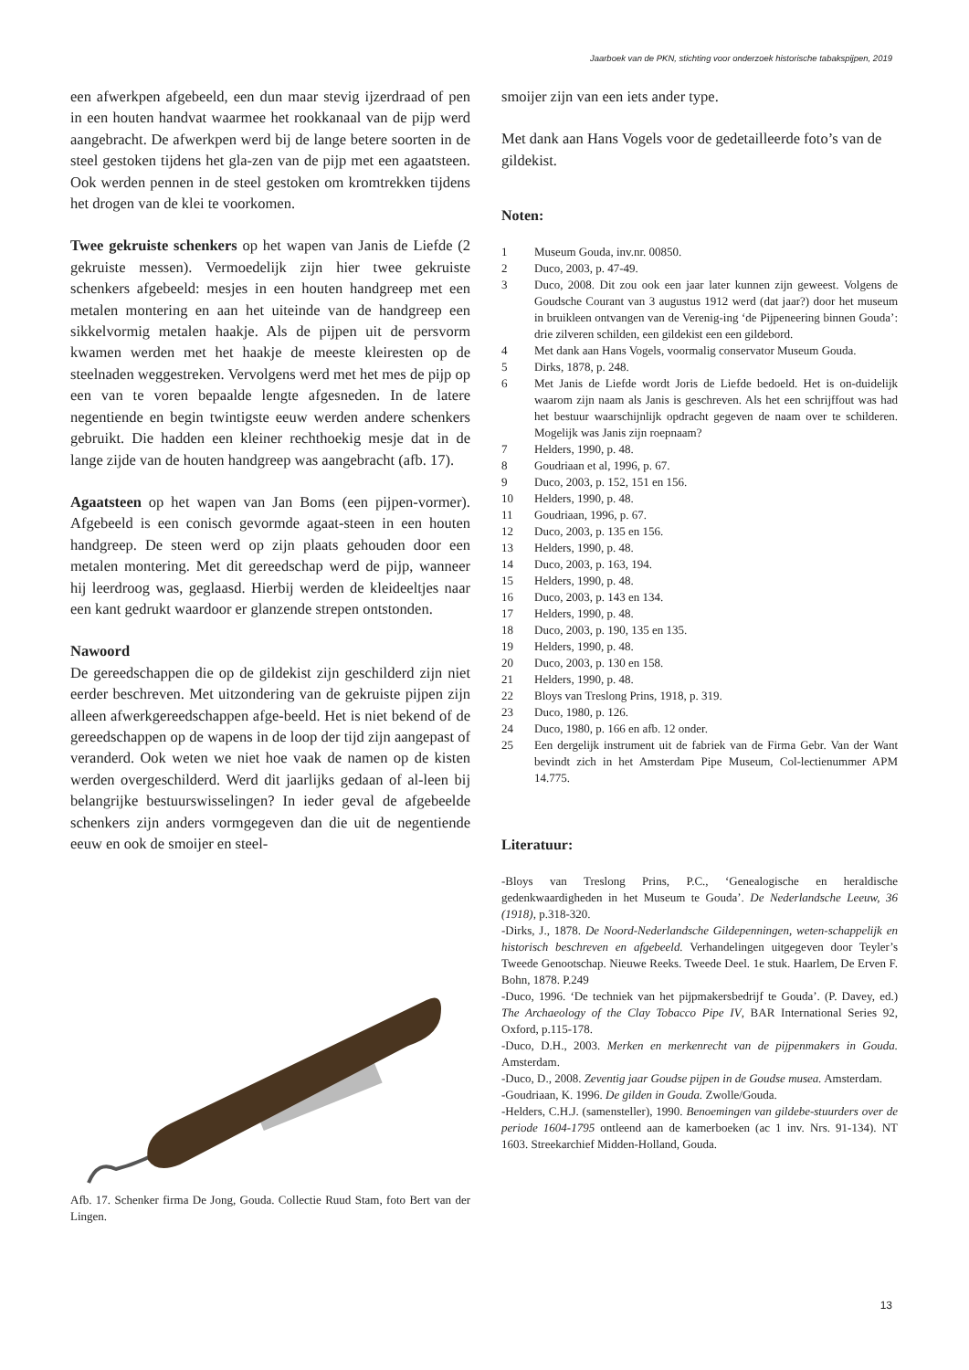Jaarboek van de PKN, stichting voor onderzoek historische tabakspijpen, 2019
een afwerkpen afgebeeld, een dun maar stevig ijzerdraad of pen in een houten handvat waarmee het rookkanaal van de pijp werd aangebracht. De afwerkpen werd bij de lange betere soorten in de steel gestoken tijdens het gla-zen van de pijp met een agaatsteen. Ook werden pennen in de steel gestoken om kromtrekken tijdens het drogen van de klei te voorkomen.
Twee gekruiste schenkers op het wapen van Janis de Liefde (2 gekruiste messen). Vermoedelijk zijn hier twee gekruiste schenkers afgebeeld: mesjes in een houten handgreep met een metalen montering en aan het uiteinde van de handgreep een sikkelvormig metalen haakje. Als de pijpen uit de persvorm kwamen werden met het haakje de meeste kleiresten op de steelnaden weggestreken. Vervolgens werd met het mes de pijp op een van te voren bepaalde lengte afgesneden. In de latere negentiende en begin twintigste eeuw werden andere schenkers gebruikt. Die hadden een kleiner rechthoekig mesje dat in de lange zijde van de houten handgreep was aangebracht (afb. 17).
Agaatsteen op het wapen van Jan Boms (een pijpen-vormer). Afgebeeld is een conisch gevormde agaat-steen in een houten handgreep. De steen werd op zijn plaats gehouden door een metalen montering. Met dit gereedschap werd de pijp, wanneer hij leerdroog was, geglaasd. Hierbij werden de kleideeltjes naar een kant gedrukt waardoor er glanzende strepen ontstonden.
Nawoord
De gereedschappen die op de gildekist zijn geschilderd zijn niet eerder beschreven. Met uitzondering van de gekruiste pijpen zijn alleen afwerkgereedschappen afge-beeld. Het is niet bekend of de gereedschappen op de wapens in de loop der tijd zijn aangepast of veranderd. Ook weten we niet hoe vaak de namen op de kisten werden overgeschilderd. Werd dit jaarlijks gedaan of al-leen bij belangrijke bestuurswisselingen? In ieder geval de afgebeelde schenkers zijn anders vormgegeven dan die uit de negentiende eeuw en ook de smoijer en steel-
Afb. 17. Schenker firma De Jong, Gouda. Collectie Ruud Stam, foto Bert van der Lingen.
smoijer zijn van een iets ander type.
Met dank aan Hans Vogels voor de gedetailleerde foto’s van de gildekist.
Noten:
1 Museum Gouda, inv.nr. 00850.
2 Duco, 2003, p. 47-49.
3 Duco, 2008. Dit zou ook een jaar later kunnen zijn geweest. Volgens de Goudsche Courant van 3 augustus 1912 werd (dat jaar?) door het museum in bruikleen ontvangen van de Verenig-ing ‘de Pijpeneering binnen Gouda’: drie zilveren schilden, een gildekist een een gildebord.
4 Met dank aan Hans Vogels, voormalig conservator Museum Gouda.
5 Dirks, 1878, p. 248.
6 Met Janis de Liefde wordt Joris de Liefde bedoeld. Het is on-duidelijk waarom zijn naam als Janis is geschreven. Als het een schrijffout was had het bestuur waarschijnlijk opdracht gegeven de naam over te schilderen. Mogelijk was Janis zijn roepnaam?
7 Helders, 1990, p. 48.
8 Goudriaan et al, 1996, p. 67.
9 Duco, 2003, p. 152, 151 en 156.
10 Helders, 1990, p. 48.
11 Goudriaan, 1996, p. 67.
12 Duco, 2003, p. 135 en 156.
13 Helders, 1990, p. 48.
14 Duco, 2003, p. 163, 194.
15 Helders, 1990, p. 48.
16 Duco, 2003, p. 143 en 134.
17 Helders, 1990, p. 48.
18 Duco, 2003, p. 190, 135 en 135.
19 Helders, 1990, p. 48.
20 Duco, 2003, p. 130 en 158.
21 Helders, 1990, p. 48.
22 Bloys van Treslong Prins, 1918, p. 319.
23 Duco, 1980, p. 126.
24 Duco, 1980, p. 166 en afb. 12 onder.
25 Een dergelijk instrument uit de fabriek van de Firma Gebr. Van der Want bevindt zich in het Amsterdam Pipe Museum, Col-lectienummer APM 14.775.
Literatuur:
-Bloys van Treslong Prins, P.C., ‘Genealogische en heraldische gedenkwaardigheden in het Museum te Gouda’. De Nederlandsche Leeuw, 36 (1918), p.318-320.
-Dirks, J., 1878. De Noord-Nederlandsche Gildepenningen, weten-schappelijk en historisch beschreven en afgebeeld. Verhandelingen uitgegeven door Teyler’s Tweede Genootschap. Nieuwe Reeks. Tweede Deel. 1e stuk. Haarlem, De Erven F. Bohn, 1878. P.249
-Duco, 1996. ‘De techniek van het pijpmakersbedrijf te Gouda’. (P. Davey, ed.) The Archaeology of the Clay Tobacco Pipe IV, BAR International Series 92, Oxford, p.115-178.
-Duco, D.H., 2003. Merken en merkenrecht van de pijpenmakers in Gouda. Amsterdam.
-Duco, D., 2008. Zeventig jaar Goudse pijpen in de Goudse musea. Amsterdam.
-Goudriaan, K. 1996. De gilden in Gouda. Zwolle/Gouda.
-Helders, C.H.J. (samensteller), 1990. Benoemingen van gildebe-stuurders over de periode 1604-1795 ontleend aan de kamerboeken (ac 1 inv. Nrs. 91-134). NT 1603. Streekarchief Midden-Holland, Gouda.
13